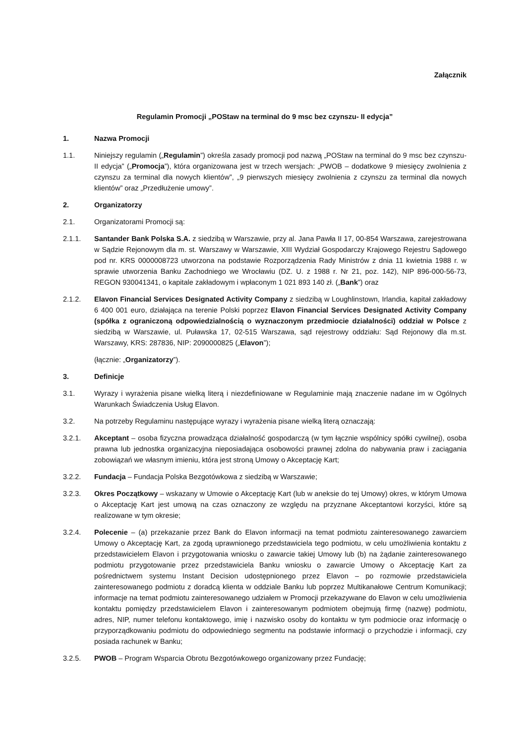Załącznik
Regulamin Promocji „POStaw na terminal do 9 msc bez czynszu- II edycja”
1. Nazwa Promocji
1.1. Niniejszy regulamin („Regulamin”) określa zasady promocji pod nazwą „POStaw na terminal do 9 msc bez czynszu-II edycja” („Promocja”), która organizowana jest w trzech wersjach: „PWOB – dodatkowe 9 miesięcy zwolnienia z czynszu za terminal dla nowych klientów”, „9 pierwszych miesięcy zwolnienia z czynszu za terminal dla nowych klientów” oraz „Przedłużenie umowy”.
2. Organizatorzy
2.1. Organizatorami Promocji są:
2.1.1. Santander Bank Polska S.A. z siedzibą w Warszawie, przy al. Jana Pawła II 17, 00-854 Warszawa, zarejestrowana w Sądzie Rejonowym dla m. st. Warszawy w Warszawie, XIII Wydział Gospodarczy Krajowego Rejestru Sądowego pod nr. KRS 0000008723 utworzona na podstawie Rozporządzenia Rady Ministrów z dnia 11 kwietnia 1988 r. w sprawie utworzenia Banku Zachodniego we Wrocławiu (DZ. U. z 1988 r. Nr 21, poz. 142), NIP 896-000-56-73, REGON 930041341, o kapitale zakładowym i wpłaconym 1 021 893 140 zł. („Bank”) oraz
2.1.2. Elavon Financial Services Designated Activity Company z siedzibą w Loughlinstown, Irlandia, kapitał zakładowy 6 400 001 euro, działająca na terenie Polski poprzez Elavon Financial Services Designated Activity Company (spółka z ograniczoną odpowiedzialnością o wyznaczonym przedmiocie działalności) oddział w Polsce z siedzibą w Warszawie, ul. Puławska 17, 02-515 Warszawa, sąd rejestrowy oddziału: Sąd Rejonowy dla m.st. Warszawy, KRS: 287836, NIP: 2090000825 („Elavon”);
(łącznie: „Organizatorzy”).
3. Definicje
3.1. Wyrazy i wyrażenia pisane wielką literą i niezdefiniowane w Regulaminie mają znaczenie nadane im w Ogólnych Warunkach Świadczenia Usług Elavon.
3.2. Na potrzeby Regulaminu następujące wyrazy i wyrażenia pisane wielką literą oznaczają:
3.2.1. Akceptant – osoba fizyczna prowadząca działalność gospodarczą (w tym łącznie wspólnicy spółki cywilnej), osoba prawna lub jednostka organizacyjna nieposiadająca osobowości prawnej zdolna do nabywania praw i zaciągania zobowiązań we własnym imieniu, która jest stroną Umowy o Akceptację Kart;
3.2.2. Fundacja – Fundacja Polska Bezgotówkowa z siedzibą w Warszawie;
3.2.3. Okres Początkowy – wskazany w Umowie o Akceptację Kart (lub w aneksie do tej Umowy) okres, w którym Umowa o Akceptację Kart jest umową na czas oznaczony ze względu na przyznane Akceptantowi korzyści, które są realizowane w tym okresie;
3.2.4. Polecenie – (a) przekazanie przez Bank do Elavon informacji na temat podmiotu zainteresowanego zawarciem Umowy o Akceptację Kart, za zgodą uprawnionego przedstawiciela tego podmiotu, w celu umożliwienia kontaktu z przedstawicielem Elavon i przygotowania wniosku o zawarcie takiej Umowy lub (b) na żądanie zainteresowanego podmiotu przygotowanie przez przedstawiciela Banku wniosku o zawarcie Umowy o Akceptację Kart za pośrednictwem systemu Instant Decision udostępnionego przez Elavon – po rozmowie przedstawiciela zainteresowanego podmiotu z doradcą klienta w oddziale Banku lub poprzez Multikanałowe Centrum Komunikacji; informacje na temat podmiotu zainteresowanego udziałem w Promocji przekazywane do Elavon w celu umożliwienia kontaktu pomiędzy przedstawicielem Elavon i zainteresowanym podmiotem obejmują firmę (nazwę) podmiotu, adres, NIP, numer telefonu kontaktowego, imię i nazwisko osoby do kontaktu w tym podmiocie oraz informację o przyporządkowaniu podmiotu do odpowiedniego segmentu na podstawie informacji o przychodzie i informacji, czy posiada rachunek w Banku;
3.2.5. PWOB – Program Wsparcia Obrotu Bezgotówkowego organizowany przez Fundację;